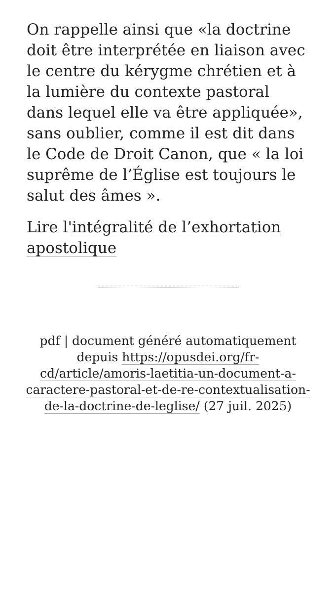On rappelle ainsi que «la doctrine doit être interprétée en liaison avec le centre du kérygme chrétien et à la lumière du contexte pastoral dans lequel elle va être appliquée», sans oublier, comme il est dit dans le Code de Droit Canon, que « la loi suprême de l’Église est toujours le salut des âmes ».
Lire l'intégralité de l’exhortation apostolique
pdf | document généré automatiquement depuis https://opusdei.org/fr-cd/article/amoris-laetitia-un-document-a-caractere-pastoral-et-de-re-contextualisation-de-la-doctrine-de-leglise/ (27 juil. 2025)